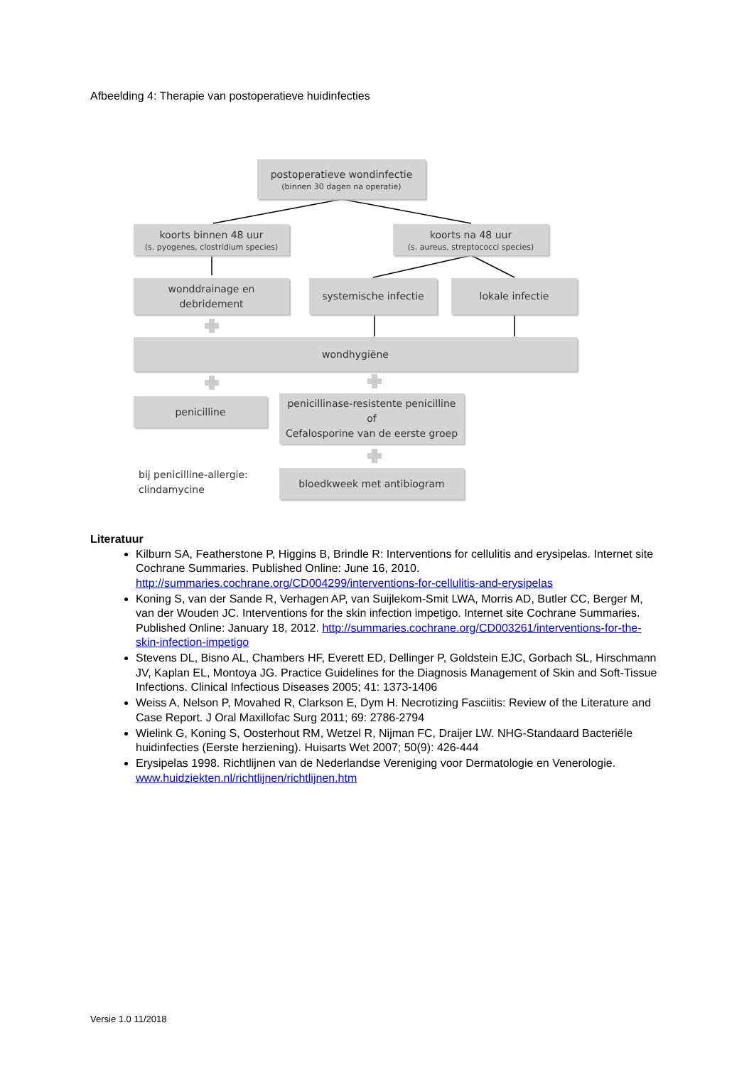Afbeelding 4: Therapie van postoperatieve huidinfecties
postoperatieve wondinfectie
(binnen 30 dagen na operatie)
koorts binnen 48 uur
(s. pyogenes, clostridium species)
koorts na 48 uur
(s. aureus, streptococci species)
wonddrainage en
debridement
systemische infectie lokale infectie
wondhygiëne
penicilline
penicillinase-resistente penicilline
of
Cefalosporine van de eerste groep
bij penicilline-allergie:
clindamycine
bloedkweek met antibiogram
Literatuur
Kilburn SA, Featherstone P, Higgins B, Brindle R: Interventions for cellulitis and erysipelas. Internet site Cochrane Summaries. Published Online: June 16, 2010. http://summaries.cochrane.org/CD004299/interventions-for-cellulitis-and-erysipelas
Koning S, van der Sande R, Verhagen AP, van Suijlekom-Smit LWA, Morris AD, Butler CC, Berger M, van der Wouden JC. Interventions for the skin infection impetigo. Internet site Cochrane Summaries. Published Online: January 18, 2012. http://summaries.cochrane.org/CD003261/interventions-for-the-skin-infection-impetigo
Stevens DL, Bisno AL, Chambers HF, Everett ED, Dellinger P, Goldstein EJC, Gorbach SL, Hirschmann JV, Kaplan EL, Montoya JG. Practice Guidelines for the Diagnosis Management of Skin and Soft-Tissue Infections. Clinical Infectious Diseases 2005; 41: 1373-1406
Weiss A, Nelson P, Movahed R, Clarkson E, Dym H. Necrotizing Fasciitis: Review of the Literature and Case Report. J Oral Maxillofac Surg 2011; 69: 2786-2794
Wielink G, Koning S, Oosterhout RM, Wetzel R, Nijman FC, Draijer LW. NHG-Standaard Bacteriële huidinfecties (Eerste herziening). Huisarts Wet 2007; 50(9): 426-444
Erysipelas 1998. Richtlijnen van de Nederlandse Vereniging voor Dermatologie en Venerologie. www.huidziekten.nl/richtlijnen/richtlijnen.htm
Versie 1.0 11/2018